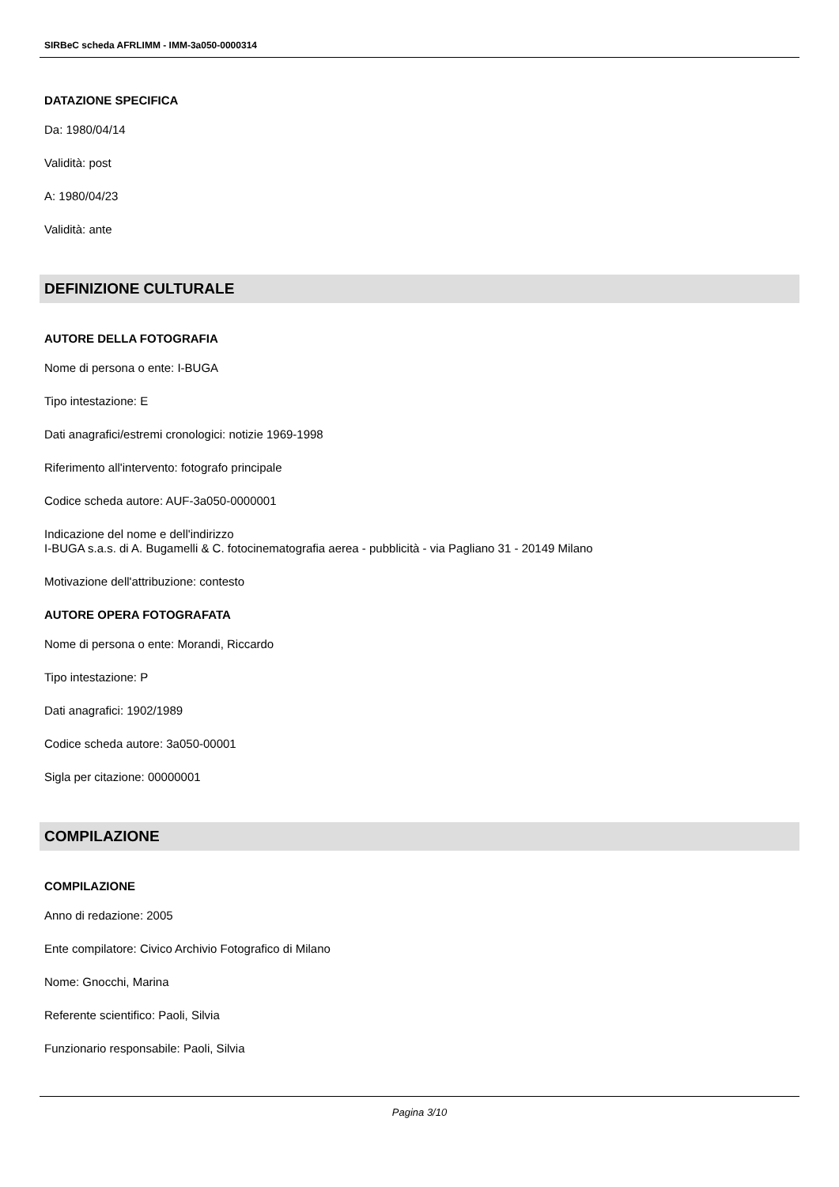SIRBeC scheda AFRLIMM - IMM-3a050-0000314
DATAZIONE SPECIFICA
Da: 1980/04/14
Validità: post
A: 1980/04/23
Validità: ante
DEFINIZIONE CULTURALE
AUTORE DELLA FOTOGRAFIA
Nome di persona o ente: I-BUGA
Tipo intestazione: E
Dati anagrafici/estremi cronologici: notizie 1969-1998
Riferimento all'intervento: fotografo principale
Codice scheda autore: AUF-3a050-0000001
Indicazione del nome e dell'indirizzo
I-BUGA s.a.s. di A. Bugamelli & C. fotocinematografia aerea - pubblicità - via Pagliano 31 - 20149 Milano
Motivazione dell'attribuzione: contesto
AUTORE OPERA FOTOGRAFATA
Nome di persona o ente: Morandi, Riccardo
Tipo intestazione: P
Dati anagrafici: 1902/1989
Codice scheda autore: 3a050-00001
Sigla per citazione: 00000001
COMPILAZIONE
COMPILAZIONE
Anno di redazione: 2005
Ente compilatore: Civico Archivio Fotografico di Milano
Nome: Gnocchi, Marina
Referente scientifico: Paoli, Silvia
Funzionario responsabile: Paoli, Silvia
Pagina 3/10